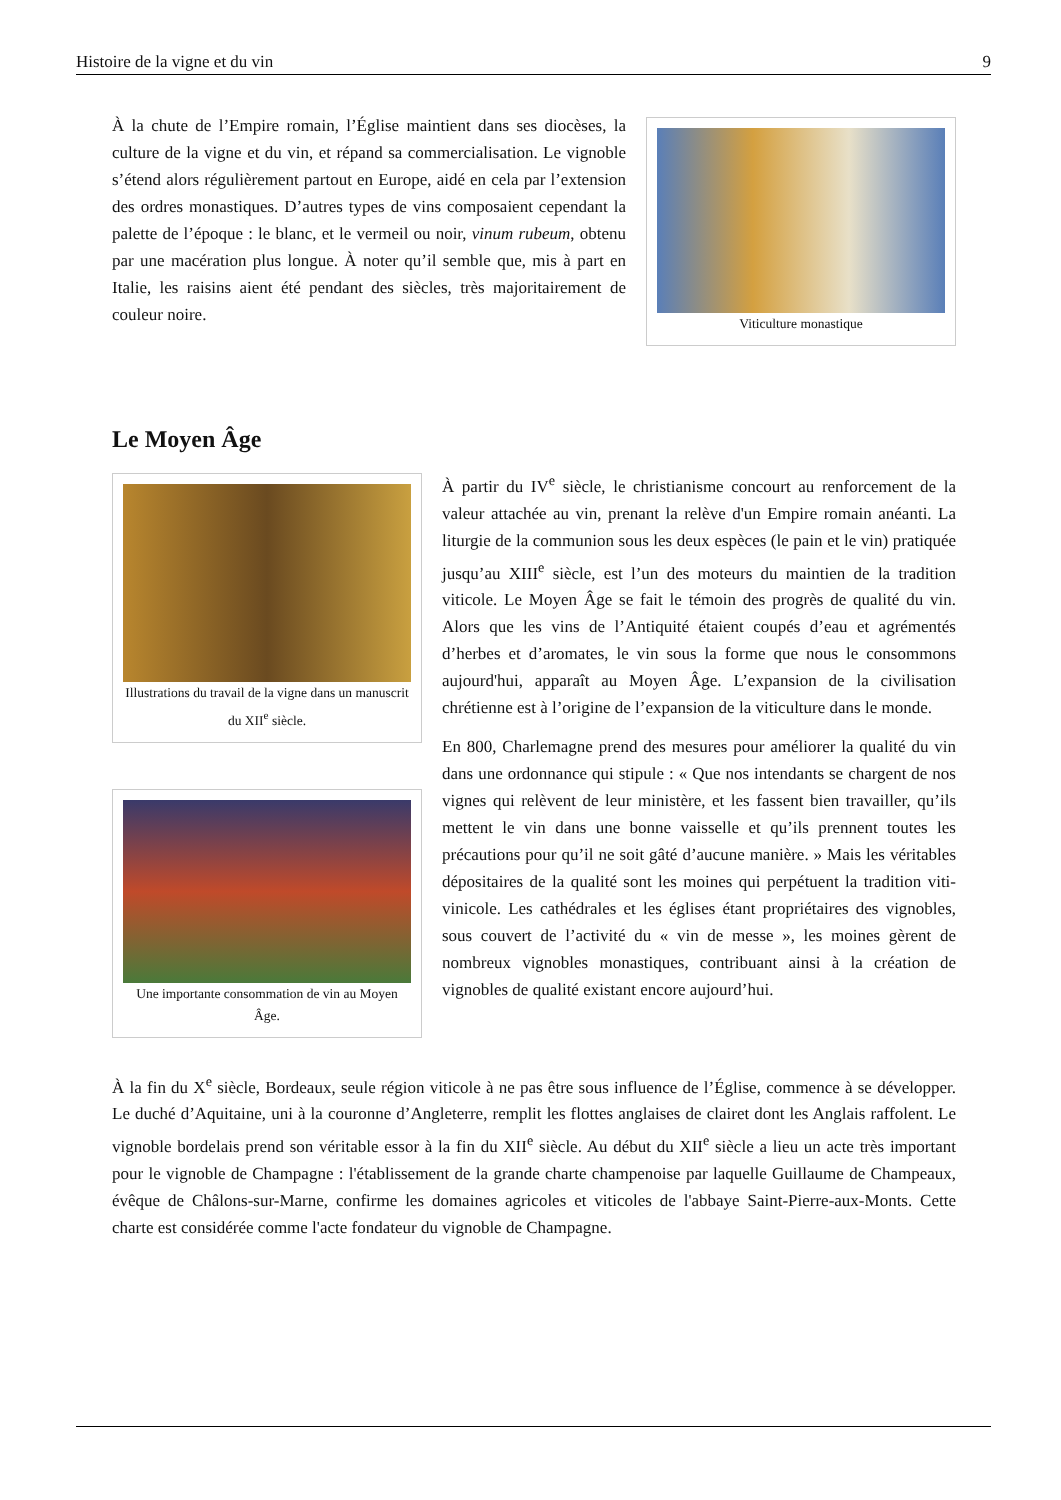Histoire de la vigne et du vin 9
Viticulture monastique
À la chute de l’Empire romain, l’Église maintient dans ses diocèses, la culture de la vigne et du vin, et répand sa commercialisation. Le vignoble s’étend alors régulièrement partout en Europe, aidé en cela par l’extension des ordres monastiques. D’autres types de vins composaient cependant la palette de l’époque : le blanc, et le vermeil ou noir, vinum rubeum, obtenu par une macération plus longue. À noter qu’il semble que, mis à part en Italie, les raisins aient été pendant des siècles, très majoritairement de couleur noire.
Le Moyen Âge
Illustrations du travail de la vigne dans un manuscrit du XII<sup>e</sup> siècle.
À partir du IV<sup>e</sup> siècle, le christianisme concourt au renforcement de la valeur attachée au vin, prenant la relève d'un Empire romain anéanti. La liturgie de la communion sous les deux espèces (le pain et le vin) pratiquée jusqu’au XIII<sup>e</sup> siècle, est l’un des moteurs du maintien de la tradition viticole. Le Moyen Âge se fait le témoin des progrès de qualité du vin. Alors que les vins de l’Antiquité étaient coupés d’eau et agrémentés d’herbes et d’aromates, le vin sous la forme que nous le consommons aujourd'hui, apparaît au Moyen Âge. L’expansion de la civilisation chrétienne est à l’origine de l’expansion de la viticulture dans le monde.
Une importante consommation de vin au Moyen Âge.
En 800, Charlemagne prend des mesures pour améliorer la qualité du vin dans une ordonnance qui stipule : « Que nos intendants se chargent de nos vignes qui relèvent de leur ministère, et les fassent bien travailler, qu’ils mettent le vin dans une bonne vaisselle et qu’ils prennent toutes les précautions pour qu’il ne soit gâté d’aucune manière. » Mais les véritables dépositaires de la qualité sont les moines qui perpétuent la tradition viti-vinicole. Les cathédrales et les églises étant propriétaires des vignobles, sous couvert de l’activité du « vin de messe », les moines gèrent de nombreux vignobles monastiques, contribuant ainsi à la création de vignobles de qualité existant encore aujourd’hui.
À la fin du X<sup>e</sup> siècle, Bordeaux, seule région viticole à ne pas être sous influence de l’Église, commence à se développer. Le duché d’Aquitaine, uni à la couronne d’Angleterre, remplit les flottes anglaises de clairet dont les Anglais raffolent. Le vignoble bordelais prend son véritable essor à la fin du XII<sup>e</sup> siècle. Au début du XII<sup>e</sup> siècle a lieu un acte très important pour le vignoble de Champagne : l'établissement de la grande charte champenoise par laquelle Guillaume de Champeaux, évêque de Châlons-sur-Marne, confirme les domaines agricoles et viticoles de l'abbaye Saint-Pierre-aux-Monts. Cette charte est considérée comme l'acte fondateur du vignoble de Champagne.